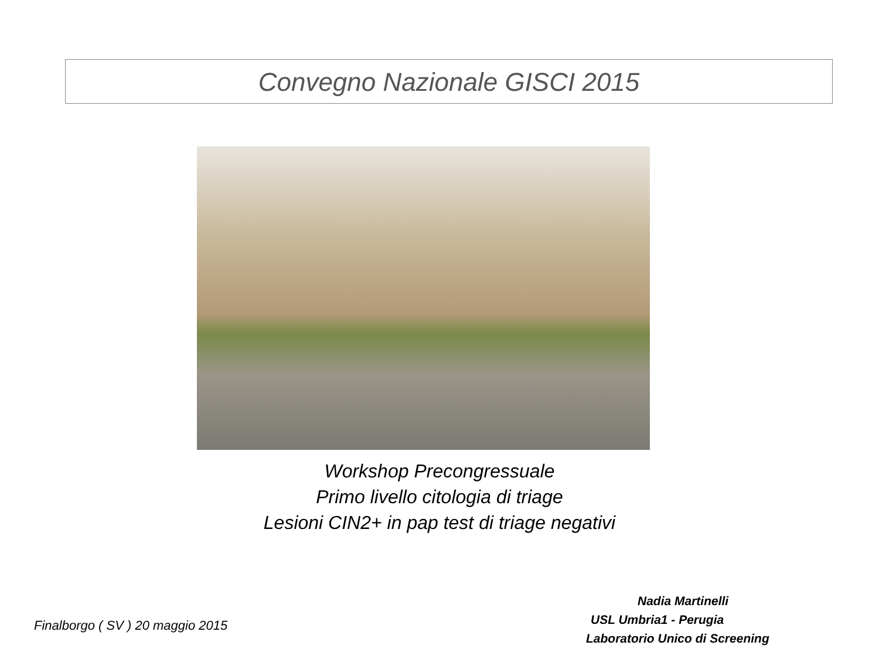Convegno Nazionale GISCI 2015
Workshop Precongressuale
Primo livello citologia di triage
Lesioni CIN2+ in pap test di triage negativi
Finalborgo ( SV ) 20 maggio 2015
Nadia Martinelli
USL Umbria1 - Perugia
Laboratorio Unico di Screening